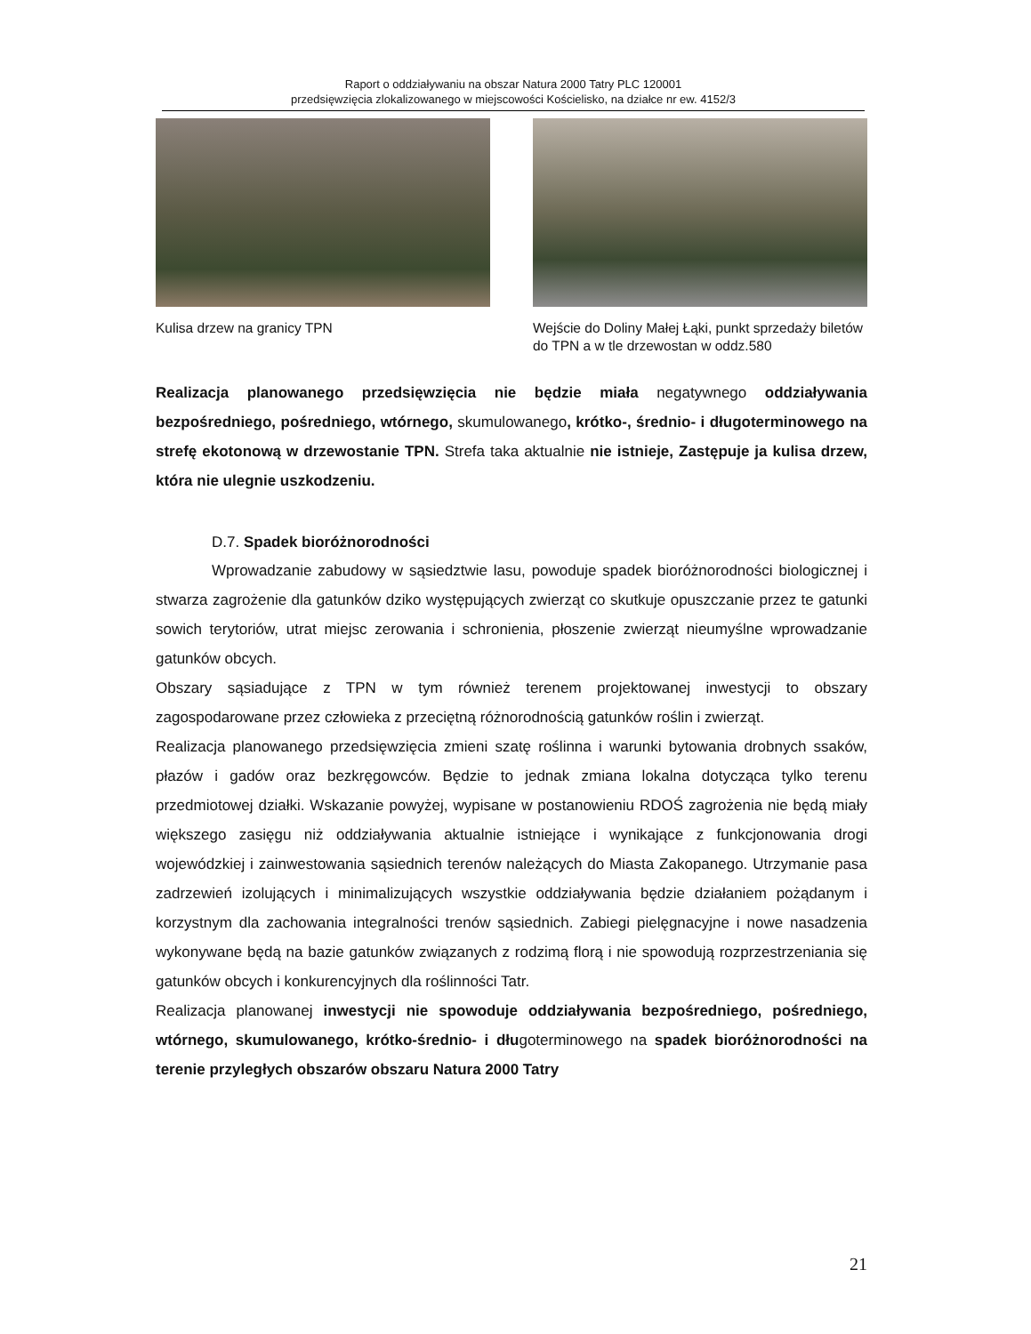Raport o oddziaływaniu na obszar Natura 2000 Tatry PLC 120001
przedsięwzięcia zlokalizowanego w miejscowości Kościelisko, na działce nr ew. 4152/3
Kulisa drzew na granicy TPN Wejście do Doliny Małej Łąki, punkt sprzedaży biletów do TPN a w tle drzewostan w oddz.580
Realizacja planowanego przedsięwzięcia nie będzie miała negatywnego oddziaływania bezpośredniego, pośredniego, wtórnego, skumulowanego, krótko-, średnio- i długoterminowego na strefę ekotonową w drzewostanie TPN. Strefa taka aktualnie nie istnieje, Zastępuje ja kulisa drzew, która nie ulegnie uszkodzeniu.
D.7. Spadek bioróżnorodności
Wprowadzanie zabudowy w sąsiedztwie lasu, powoduje spadek bioróżnorodności biologicznej i stwarza zagrożenie dla gatunków dziko występujących zwierząt co skutkuje opuszczanie przez te gatunki sowich terytoriów, utrat miejsc zerowania i schronienia, płoszenie zwierząt nieumyślne wprowadzanie gatunków obcych.
Obszary sąsiadujące z TPN w tym również terenem projektowanej inwestycji to obszary zagospodarowane przez człowieka z przeciętną różnorodnością gatunków roślin i zwierząt.
Realizacja planowanego przedsięwzięcia zmieni szatę roślinna i warunki bytowania drobnych ssaków, płazów i gadów oraz bezkręgowców. Będzie to jednak zmiana lokalna dotycząca tylko terenu przedmiotowej działki. Wskazanie powyżej, wypisane w postanowieniu RDOŚ zagrożenia nie będą miały większego zasięgu niż oddziaływania aktualnie istniejące i wynikające z funkcjonowania drogi wojewódzkiej i zainwestowania sąsiednich terenów należących do Miasta Zakopanego. Utrzymanie pasa zadrzewień izolujących i minimalizujących wszystkie oddziaływania będzie działaniem pożądanym i korzystnym dla zachowania integralności trenów sąsiednich. Zabiegi pielęgnacyjne i nowe nasadzenia wykonywane będą na bazie gatunków związanych z rodzimą florą i nie spowodują rozprzestrzeniania się gatunków obcych i konkurencyjnych dla roślinności Tatr.
Realizacja planowanej inwestycji nie spowoduje oddziaływania bezpośredniego, pośredniego, wtórnego, skumulowanego, krótko-średnio- i długoterminowego na spadek bioróżnorodności na terenie przyległych obszarów obszaru Natura 2000 Tatry
21